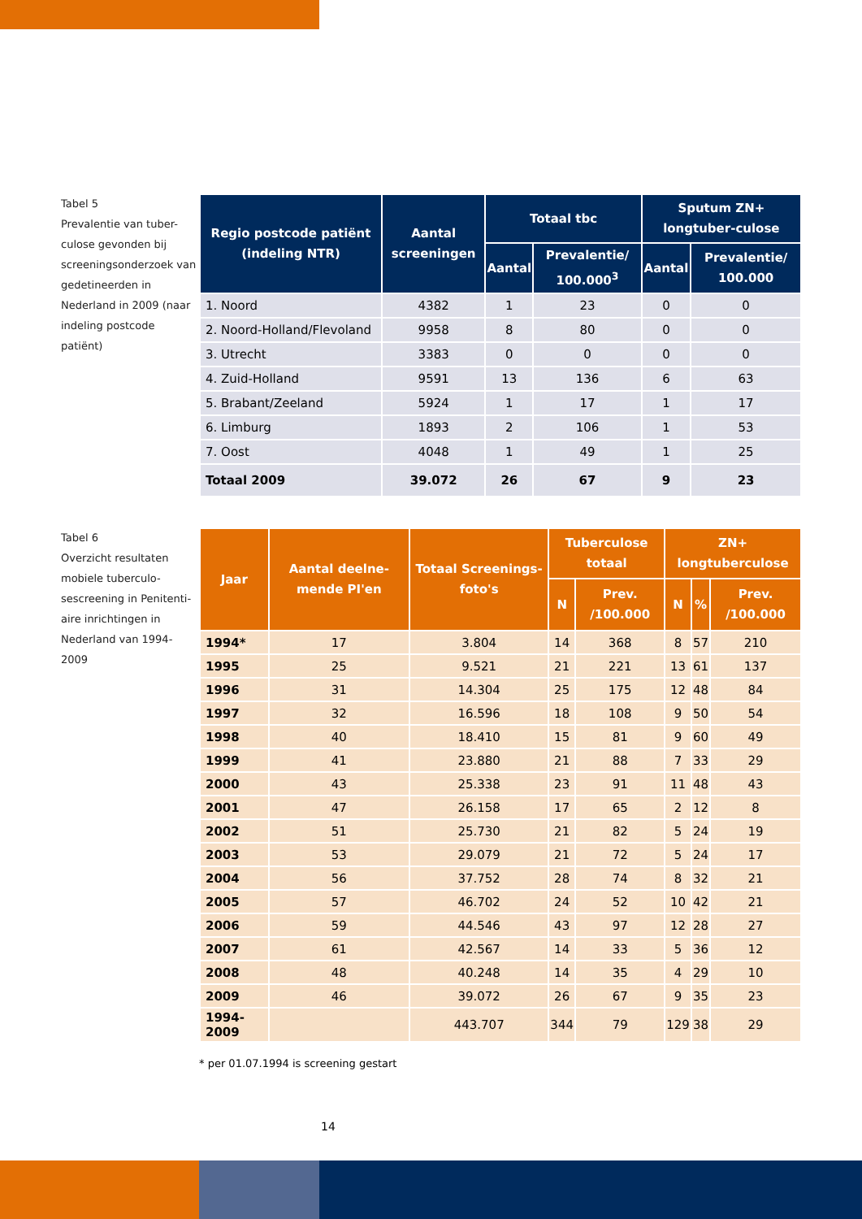Tabel 5
Prevalentie van tuber-culose gevonden bij screeningsonderzoek van gedetineerden in Nederland in 2009 (naar indeling postcode patiënt)
| Regio postcode patiënt (indeling NTR) | Aantal screeningen | Totaal tbc | | Sputum ZN+ longtuber-culose | |
| --- | --- | --- | --- | --- | --- |
| | | Aantal | Prevalentie/ 100.000<sup>3</sup> | Aantal | Prevalentie/ 100.000 |
| 1. Noord | 4382 | 1 | 23 | 0 | 0 |
| 2. Noord-Holland/Flevoland | 9958 | 8 | 80 | 0 | 0 |
| 3. Utrecht | 3383 | 0 | 0 | 0 | 0 |
| 4. Zuid-Holland | 9591 | 13 | 136 | 6 | 63 |
| 5. Brabant/Zeeland | 5924 | 1 | 17 | 1 | 17 |
| 6. Limburg | 1893 | 2 | 106 | 1 | 53 |
| 7. Oost | 4048 | 1 | 49 | 1 | 25 |
| Totaal 2009 | 39.072 | 26 | 67 | 9 | 23 |
Tabel 6
Overzicht resultaten mobiele tuberculo-sescreening in Penitenti-aire inrichtingen in Nederland van 1994-2009
| Jaar | Aantal deelne-mende PI'en | Totaal Screenings-foto's | Tuberculose totaal | | ZN+ longtuberculose | | |
| --- | --- | --- | --- | --- | --- | --- | --- |
| | | | N | Prev. /100.000 | N | % | Prev. /100.000 |
| 1994* | 17 | 3.804 | 14 | 368 | 8 | 57 | 210 |
| 1995 | 25 | 9.521 | 21 | 221 | 13 | 61 | 137 |
| 1996 | 31 | 14.304 | 25 | 175 | 12 | 48 | 84 |
| 1997 | 32 | 16.596 | 18 | 108 | 9 | 50 | 54 |
| 1998 | 40 | 18.410 | 15 | 81 | 9 | 60 | 49 |
| 1999 | 41 | 23.880 | 21 | 88 | 7 | 33 | 29 |
| 2000 | 43 | 25.338 | 23 | 91 | 11 | 48 | 43 |
| 2001 | 47 | 26.158 | 17 | 65 | 2 | 12 | 8 |
| 2002 | 51 | 25.730 | 21 | 82 | 5 | 24 | 19 |
| 2003 | 53 | 29.079 | 21 | 72 | 5 | 24 | 17 |
| 2004 | 56 | 37.752 | 28 | 74 | 8 | 32 | 21 |
| 2005 | 57 | 46.702 | 24 | 52 | 10 | 42 | 21 |
| 2006 | 59 | 44.546 | 43 | 97 | 12 | 28 | 27 |
| 2007 | 61 | 42.567 | 14 | 33 | 5 | 36 | 12 |
| 2008 | 48 | 40.248 | 14 | 35 | 4 | 29 | 10 |
| 2009 | 46 | 39.072 | 26 | 67 | 9 | 35 | 23 |
| 1994-2009 | | 443.707 | 344 | 79 | 129 | 38 | 29 |
* per 01.07.1994 is screening gestart
14